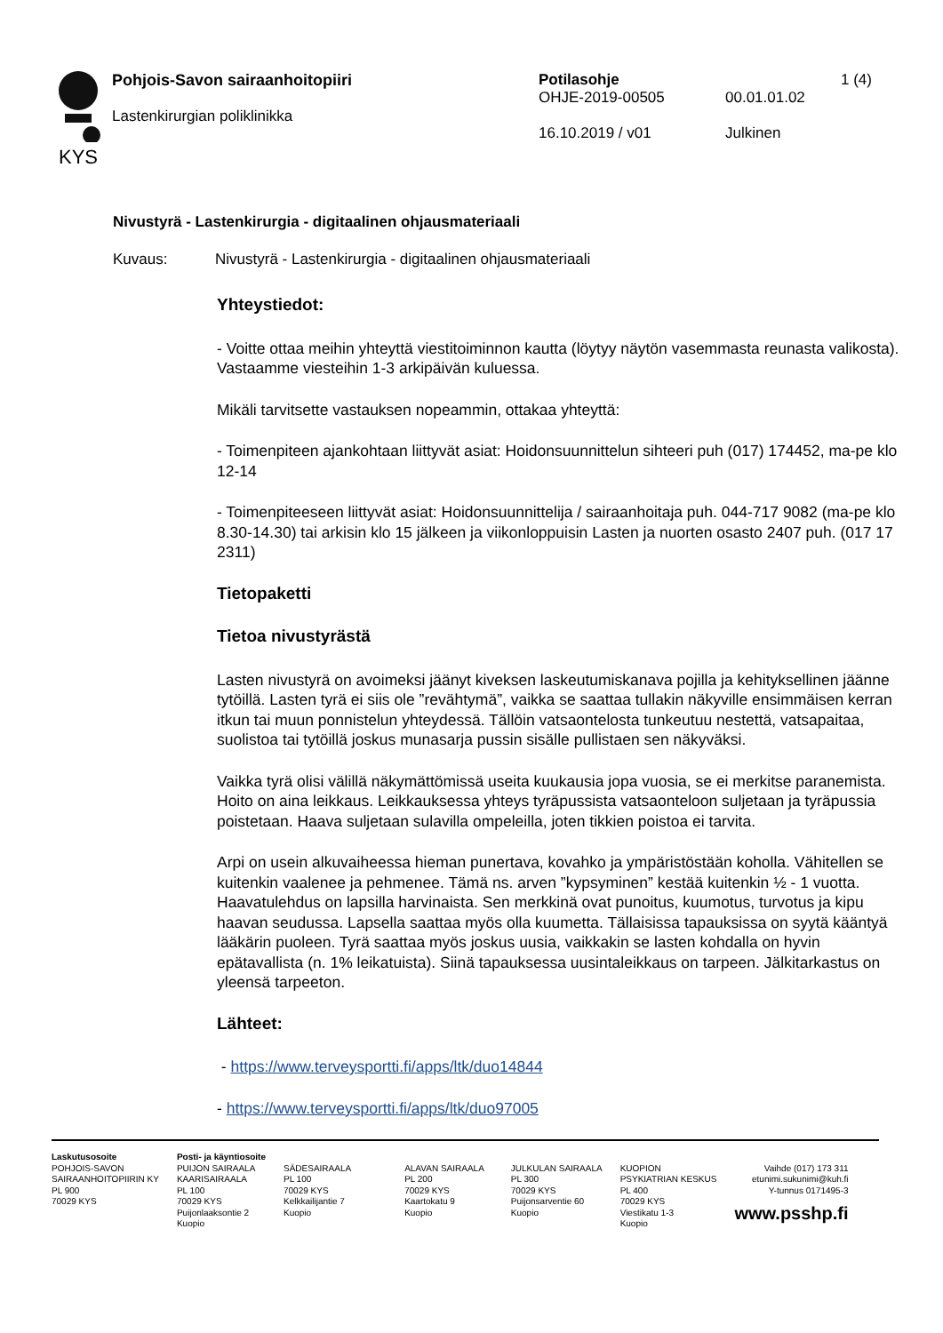KYS
Pohjois-Savon sairaanhoitopiiri
Lastenkirurgian poliklinikka
Potilasohje 1 (4)
OHJE-2019-00505 00.01.01.02
16.10.2019 / v01 Julkinen
Nivustyrä - Lastenkirurgia - digitaalinen ohjausmateriaali
Kuvaus: Nivustyrä - Lastenkirurgia - digitaalinen ohjausmateriaali
Yhteystiedot:
- Voitte ottaa meihin yhteyttä viestitoiminnon kautta (löytyy näytön vasemmasta reunasta valikosta). Vastaamme viesteihin 1-3 arkipäivän kuluessa.
Mikäli tarvitsette vastauksen nopeammin, ottakaa yhteyttä:
- Toimenpiteen ajankohtaan liittyvät asiat: Hoidonsuunnittelun sihteeri puh (017) 174452, ma-pe klo 12-14
- Toimenpiteeseen liittyvät asiat: Hoidonsuunnittelija / sairaanhoitaja puh. 044-717 9082 (ma-pe klo 8.30-14.30) tai arkisin klo 15 jälkeen ja viikonloppuisin Lasten ja nuorten osasto 2407 puh. (017 17 2311)
Tietopaketti
Tietoa nivustyrästä
Lasten nivustyrä on avoimeksi jäänyt kiveksen laskeutumiskanava pojilla ja kehityksellinen jäänne tytöillä. Lasten tyrä ei siis ole ”revähtymä”, vaikka se saattaa tullakin näkyville ensimmäisen kerran itkun tai muun ponnistelun yhteydessä. Tällöin vatsaontelosta tunkeutuu nestettä, vatsapaitaa, suolistoa tai tytöillä joskus munasarja pussin sisälle pullistaen sen näkyväksi.
Vaikka tyrä olisi välillä näkymättömissä useita kuukausia jopa vuosia, se ei merkitse paranemista. Hoito on aina leikkaus. Leikkauksessa yhteys tyräpussista vatsaonteloon suljetaan ja tyräpussia poistetaan. Haava suljetaan sulavilla ompeleilla, joten tikkien poistoa ei tarvita.
Arpi on usein alkuvaiheessa hieman punertava, kovahko ja ympäristöstään koholla. Vähitellen se kuitenkin vaalenee ja pehmenee. Tämä ns. arven ”kypsyminen” kestää kuitenkin ½ - 1 vuotta. Haavatulehdus on lapsilla harvinaista. Sen merkkinä ovat punoitus, kuumotus, turvotus ja kipu haavan seudussa. Lapsella saattaa myös olla kuumetta. Tällaisissa tapauksissa on syytä kääntyä lääkärin puoleen. Tyrä saattaa myös joskus uusia, vaikkakin se lasten kohdalla on hyvin epätavallista (n. 1% leikatuista). Siinä tapauksessa uusintaleikkaus on tarpeen. Jälkitarkastus on yleensä tarpeeton.
Lähteet:
- https://www.terveysportti.fi/apps/ltk/duo14844
- https://www.terveysportti.fi/apps/ltk/duo97005
Laskutusosoite
POHJOIS-SAVON
SAIRAANHOITOPIIRIN KY
PL 900
70029 KYS
Posti- ja käyntiosoite
PUIJON SAIRAALA
KAARISAIRAALA
PL 100
70029 KYS
Puijonlaaksontie 2
Kuopio
SÄDESAIRAALA
PL 100
70029 KYS
Kelkkailijantie 7
Kuopio
ALAVAN SAIRAALA
PL 200
70029 KYS
Kaartokatu 9
Kuopio
JULKULAN SAIRAALA
PL 300
70029 KYS
Puijonsarventie 60
Kuopio
KUOPION
PSYKIATRIAN KESKUS
PL 400
70029 KYS
Viestikatu 1-3
Kuopio
Vaihde (017) 173 311
etunimi.sukunimi@kuh.fi
Y-tunnus 0171495-3
www.psshp.fi